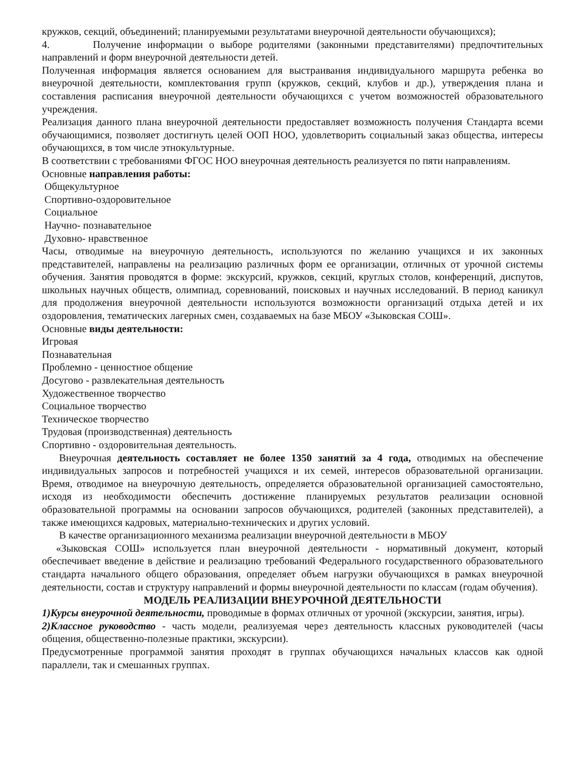кружков, секций, объединений; планируемыми результатами внеурочной деятельности обучающихся);
4. Получение информации о выборе родителями (законными представителями) предпочтительных направлений и форм внеурочной деятельности детей.
Полученная информация является основанием для выстраивания индивидуального маршрута ребенка во внеурочной деятельности, комплектования групп (кружков, секций, клубов и др.), утверждения плана и составления расписания внеурочной деятельности обучающихся с учетом возможностей образовательного учреждения.
Реализация данного плана внеурочной деятельности предоставляет возможность получения Стандарта всеми обучающимися, позволяет достигнуть целей ООП НОО, удовлетворить социальный заказ общества, интересы обучающихся, в том числе этнокультурные.
В соответствии с требованиями ФГОС НОО внеурочная деятельность реализуется по пяти направлениям.
Основные направления работы:
Общекультурное
Спортивно-оздоровительное
Социальное
Научно- познавательное
Духовно- нравственное
Часы, отводимые на внеурочную деятельность, используются по желанию учащихся и их законных представителей, направлены на реализацию различных форм ее организации, отличных от урочной системы обучения. Занятия проводятся в форме: экскурсий, кружков, секций, круглых столов, конференций, диспутов, школьных научных обществ, олимпиад, соревнований, поисковых и научных исследований. В период каникул для продолжения внеурочной деятельности используются возможности организаций отдыха детей и их оздоровления, тематических лагерных смен, создаваемых на базе МБОУ «Зыковская СОШ».
Основные виды деятельности:
Игровая
Познавательная
Проблемно - ценностное общение
Досугово - развлекательная деятельность
Художественное творчество
Социальное творчество
Техническое творчество
Трудовая (производственная) деятельность
Спортивно - оздоровительная деятельность.
Внеурочная деятельность составляет не более 1350 занятий за 4 года, отводимых на обеспечение индивидуальных запросов и потребностей учащихся и их семей, интересов образовательной организации. Время, отводимое на внеурочную деятельность, определяется образовательной организацией самостоятельно, исходя из необходимости обеспечить достижение планируемых результатов реализации основной образовательной программы на основании запросов обучающихся, родителей (законных представителей), а также имеющихся кадровых, материально-технических и других условий.
В качестве организационного механизма реализации внеурочной деятельности в МБОУ
«Зыковская СОШ» используется план внеурочной деятельности - нормативный документ, который обеспечивает введение в действие и реализацию требований Федерального государственного образовательного стандарта начального общего образования, определяет объем нагрузки обучающихся в рамках внеурочной деятельности, состав и структуру направлений и формы внеурочной деятельности по классам (годам обучения).
МОДЕЛЬ РЕАЛИЗАЦИИ ВНЕУРОЧНОЙ ДЕЯТЕЛЬНОСТИ
1)Курсы внеурочной деятельности, проводимые в формах отличных от урочной (экскурсии, занятия, игры).
2)Классное руководство - часть модели, реализуемая через деятельность классных руководителей (часы общения, общественно-полезные практики, экскурсии).
Предусмотренные программой занятия проходят в группах обучающихся начальных классов как одной параллели, так и смешанных группах.